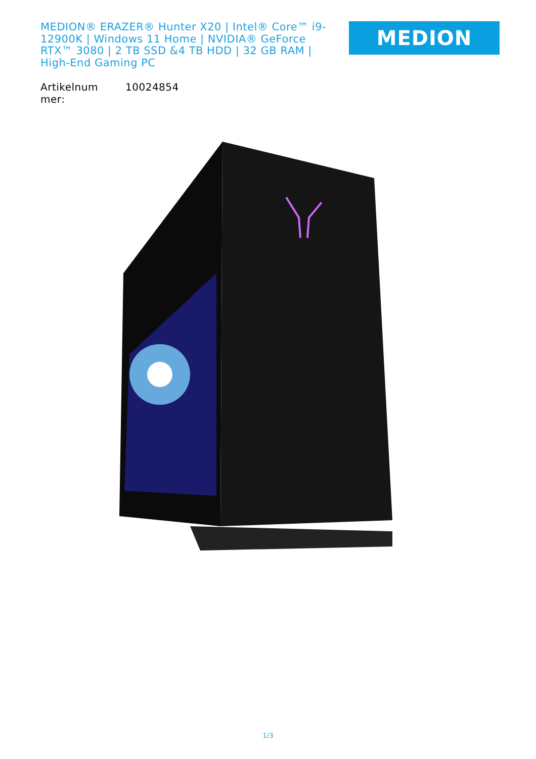MEDION® ERAZER® Hunter X20 | Intel® Core™ i9-12900K | Windows 11 Home | NVIDIA® GeForce RTX™ 3080 | 2 TB SSD &4 TB HDD | 32 GB RAM | High-End Gaming PC
MEDION
| Artikelnum mer: | 10024854 |
1/3